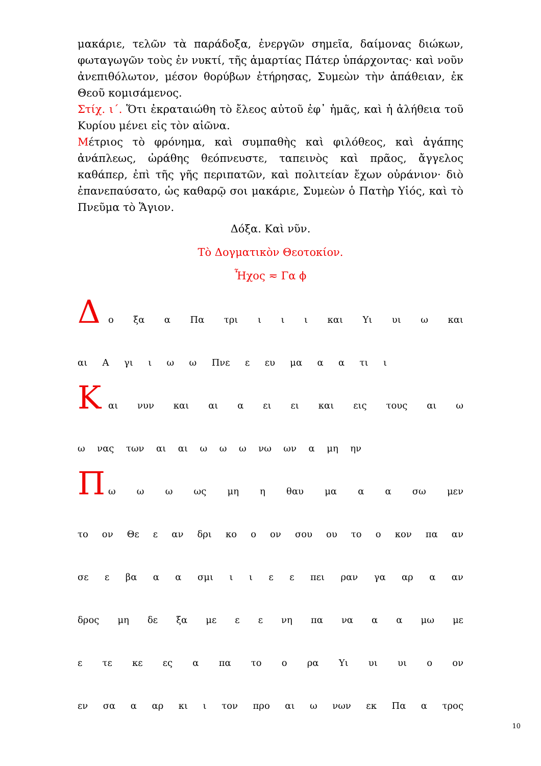μακάριε, τελῶν τὰ παράδοξα, ἐνεργῶν σημεῖα, δαίμονας διώκων, φωταγωγῶν τοὺς ἐν νυκτί, τῆς ἁμαρτίας Πάτερ ὑπάρχοντας· καὶ νοῦν ἀνεπιθόλωτον, μέσον θορύβων ἐτήρησας, Συμεὼν τὴν ἀπάθειαν, ἐκ Θεοῦ κομισάμενος.
Στίχ. ι΄. Ὅτι ἐκραταιώθη τὸ ἔλεος αὐτοῦ ἐφ᾽ ἡμᾶς, καὶ ἡ ἀλήθεια τοῦ Κυρίου μένει εἰς τὸν αἰῶνα.
Μέτριος τὸ φρόνημα, καὶ συμπαθὴς καὶ φιλόθεος, καὶ ἀγάπης ἀνάπλεως, ὠράθης θεόπνευστε, ταπεινὸς καὶ πρᾶος, ἄγγελος καθάπερ, ἐπὶ τῆς γῆς περιπατῶν, καὶ πολιτείαν ἔχων οὐράνιον· διὸ ἐπανεπαύσατο, ὡς καθαρῷ σοι μακάριε, Συμεὼν ὁ Πατὴρ Υἱός, καὶ τὸ Πνεῦμα τὸ Ἅγιον.
Δόξα. Καὶ νῦν.
Τὸ Δογματικὸν Θεοτοκίον.
Ἦχος ≂ Γα ϕ
Δ
ο ξα α Πα τρι ι ι ι και Υι υι ω και
αι Α γι ι ω ω Πνε ε ευ μα α α τι ι
Κ
αι νυν και αι α ει ει και εις τους αι ω
ω νας των αι αι ω ω ω νω ων α μη ην
Π
ω ω ω ως μη η θαυ μα α α σω μεν
το ον Θε ε αν δρι κο ο ον σου ου το ο κον πα αν
σε ε βα α α σμι ι ι ε ε πει ραν γα αρ α αν
δρος μη δε ξα με ε ε νη πα να α α μω με
ε τε κε ες α πα το ο ρα Υι υι υι ο ον
εν σα α αρ κι ι τον προ αι ω νων εκ Πα α τρος
10